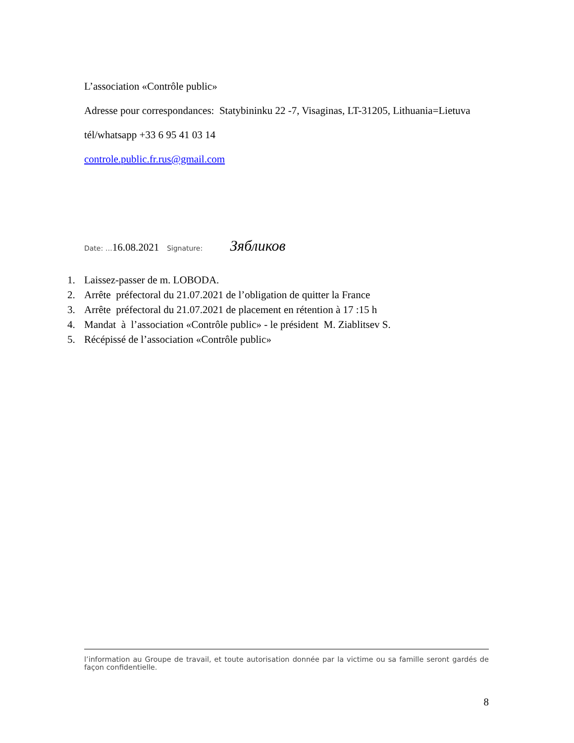L’association «Contrôle public»
Adresse pour correspondances: Statybininku 22 -7, Visaginas, LT-31205, Lithuania=Lietuva
tél/whatsapp +33 6 95 41 03 14
controle.public.fr.rus@gmail.com
Date: …16.08.2021 Signature: Зябликов
1. Laissez-passer de m. LOBODA.
2. Arrête préfectoral du 21.07.2021 de l’obligation de quitter la France
3. Arrête préfectoral du 21.07.2021 de placement en rétention à 17 :15 h
4. Mandat à l’association «Contrôle public» - le président M. Ziablitsev S.
5. Récépissé de l’association «Contrôle public»
l’information au Groupe de travail, et toute autorisation donnée par la victime ou sa famille seront gardés de façon confidentielle.
8